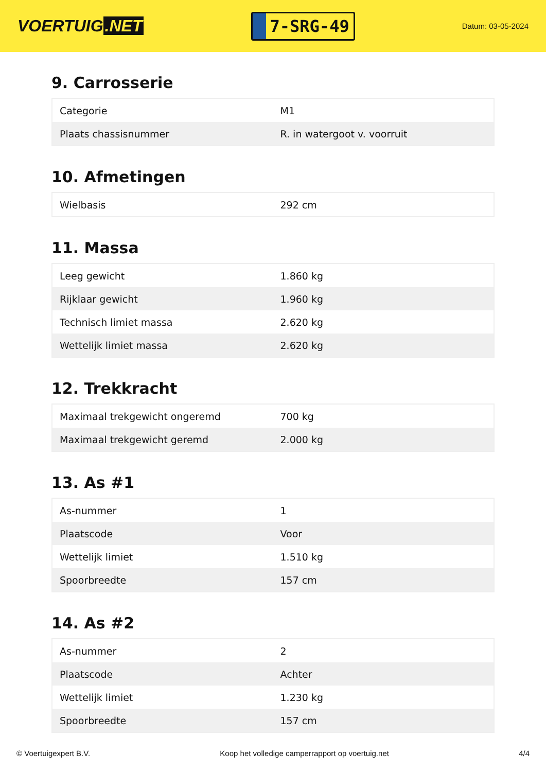VOERTUIG.NET
7-SRG-49
Datum: 03-05-2024
9. Carrosserie
| Categorie | M1 |
| Plaats chassisnummer | R. in watergoot v. voorruit |
10. Afmetingen
| Wielbasis | 292 cm |
11. Massa
| Leeg gewicht | 1.860 kg |
| Rijklaar gewicht | 1.960 kg |
| Technisch limiet massa | 2.620 kg |
| Wettelijk limiet massa | 2.620 kg |
12. Trekkracht
| Maximaal trekgewicht ongeremd | 700 kg |
| Maximaal trekgewicht geremd | 2.000 kg |
13. As #1
| As-nummer | 1 |
| Plaatscode | Voor |
| Wettelijk limiet | 1.510 kg |
| Spoorbreedte | 157 cm |
14. As #2
| As-nummer | 2 |
| Plaatscode | Achter |
| Wettelijk limiet | 1.230 kg |
| Spoorbreedte | 157 cm |
© Voertuigexpert B.V. Koop het volledige camperrapport op voertuig.net 4/4